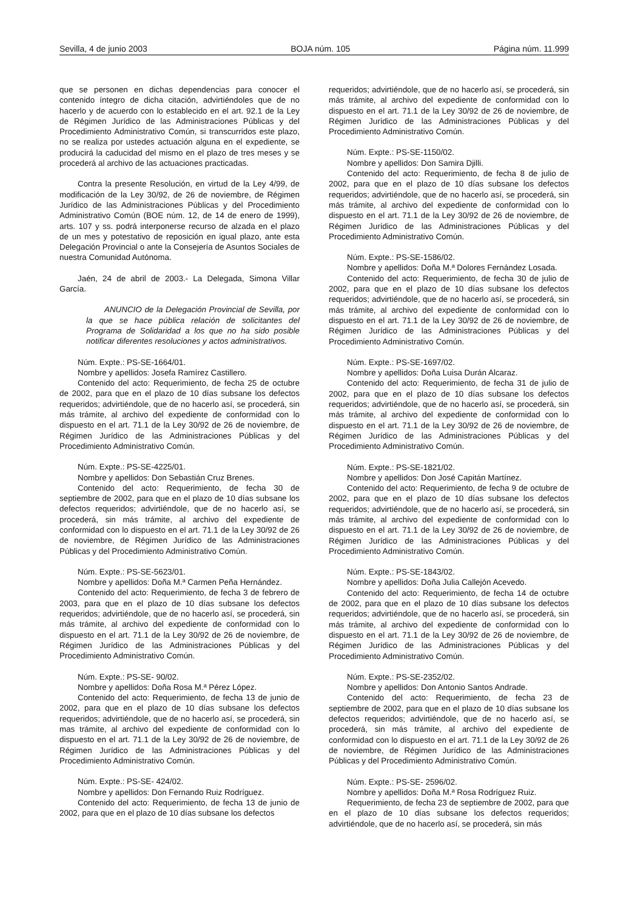Sevilla, 4 de junio 2003 BOJA núm. 105 Página núm. 11.999
que se personen en dichas dependencias para conocer el contenido íntegro de dicha citación, advirtiéndoles que de no hacerlo y de acuerdo con lo establecido en el art. 92.1 de la Ley de Régimen Jurídico de las Administraciones Públicas y del Procedimiento Administrativo Común, si transcurridos este plazo, no se realiza por ustedes actuación alguna en el expediente, se producirá la caducidad del mismo en el plazo de tres meses y se procederá al archivo de las actuaciones practicadas.
Contra la presente Resolución, en virtud de la Ley 4/99, de modificación de la Ley 30/92, de 26 de noviembre, de Régimen Jurídico de las Administraciones Públicas y del Procedimiento Administrativo Común (BOE núm. 12, de 14 de enero de 1999), arts. 107 y ss. podrá interponerse recurso de alzada en el plazo de un mes y potestativo de reposición en igual plazo, ante esta Delegación Provincial o ante la Consejería de Asuntos Sociales de nuestra Comunidad Autónoma.
Jaén, 24 de abril de 2003.- La Delegada, Simona Villar García.
ANUNCIO de la Delegación Provincial de Sevilla, por la que se hace pública relación de solicitantes del Programa de Solidaridad a los que no ha sido posible notificar diferentes resoluciones y actos administrativos.
Núm. Expte.: PS-SE-1664/01.
Nombre y apellidos: Josefa Ramírez Castillero.
Contenido del acto: Requerimiento, de fecha 25 de octubre de 2002, para que en el plazo de 10 días subsane los defectos requeridos; advirtiéndole, que de no hacerlo así, se procederá, sin más trámite, al archivo del expediente de conformidad con lo dispuesto en el art. 71.1 de la Ley 30/92 de 26 de noviembre, de Régimen Jurídico de las Administraciones Públicas y del Procedimiento Administrativo Común.
Núm. Expte.: PS-SE-4225/01.
Nombre y apellidos: Don Sebastián Cruz Brenes.
Contenido del acto: Requerimiento, de fecha 30 de septiembre de 2002, para que en el plazo de 10 días subsane los defectos requeridos; advirtiéndole, que de no hacerlo así, se procederá, sin más trámite, al archivo del expediente de conformidad con lo dispuesto en el art. 71.1 de la Ley 30/92 de 26 de noviembre, de Régimen Jurídico de las Administraciones Públicas y del Procedimiento Administrativo Común.
Núm. Expte.: PS-SE-5623/01.
Nombre y apellidos: Doña M.ª Carmen Peña Hernández.
Contenido del acto: Requerimiento, de fecha 3 de febrero de 2003, para que en el plazo de 10 días subsane los defectos requeridos; advirtiéndole, que de no hacerlo así, se procederá, sin más trámite, al archivo del expediente de conformidad con lo dispuesto en el art. 71.1 de la Ley 30/92 de 26 de noviembre, de Régimen Jurídico de las Administraciones Públicas y del Procedimiento Administrativo Común.
Núm. Expte.: PS-SE- 90/02.
Nombre y apellidos: Doña Rosa M.ª Pérez López.
Contenido del acto: Requerimiento, de fecha 13 de junio de 2002, para que en el plazo de 10 días subsane los defectos requeridos; advirtiéndole, que de no hacerlo así, se procederá, sin mas trámite, al archivo del expediente de conformidad con lo dispuesto en el art. 71.1 de la Ley 30/92 de 26 de noviembre, de Régimen Jurídico de las Administraciones Públicas y del Procedimiento Administrativo Común.
Núm. Expte.: PS-SE- 424/02.
Nombre y apellidos: Don Fernando Ruiz Rodríguez.
Contenido del acto: Requerimiento, de fecha 13 de junio de 2002, para que en el plazo de 10 días subsane los defectos
requeridos; advirtiéndole, que de no hacerlo así, se procederá, sin más trámite, al archivo del expediente de conformidad con lo dispuesto en el art. 71.1 de la Ley 30/92 de 26 de noviembre, de Régimen Jurídico de las Administraciones Públicas y del Procedimiento Administrativo Común.
Núm. Expte.: PS-SE-1150/02.
Nombre y apellidos: Don Samira Djilli.
Contenido del acto: Requerimiento, de fecha 8 de julio de 2002, para que en el plazo de 10 días subsane los defectos requeridos; advirtiéndole, que de no hacerlo así, se procederá, sin más trámite, al archivo del expediente de conformidad con lo dispuesto en el art. 71.1 de la Ley 30/92 de 26 de noviembre, de Régimen Jurídico de las Administraciones Públicas y del Procedimiento Administrativo Común.
Núm. Expte.: PS-SE-1586/02.
Nombre y apellidos: Doña M.ª Dolores Fernández Losada.
Contenido del acto: Requerimiento, de fecha 30 de julio de 2002, para que en el plazo de 10 días subsane los defectos requeridos; advirtiéndole, que de no hacerlo así, se procederá, sin más trámite, al archivo del expediente de conformidad con lo dispuesto en el art. 71.1 de la Ley 30/92 de 26 de noviembre, de Régimen Jurídico de las Administraciones Públicas y del Procedimiento Administrativo Común.
Núm. Expte.: PS-SE-1697/02.
Nombre y apellidos: Doña Luisa Durán Alcaraz.
Contenido del acto: Requerimiento, de fecha 31 de julio de 2002, para que en el plazo de 10 días subsane los defectos requeridos; advirtiéndole, que de no hacerlo así, se procederá, sin más trámite, al archivo del expediente de conformidad con lo dispuesto en el art. 71.1 de la Ley 30/92 de 26 de noviembre, de Régimen Jurídico de las Administraciones Públicas y del Procedimiento Administrativo Común.
Núm. Expte.: PS-SE-1821/02.
Nombre y apellidos: Don José Capitán Martínez.
Contenido del acto: Requerimiento, de fecha 9 de octubre de 2002, para que en el plazo de 10 días subsane los defectos requeridos; advirtiéndole, que de no hacerlo así, se procederá, sin más trámite, al archivo del expediente de conformidad con lo dispuesto en el art. 71.1 de la Ley 30/92 de 26 de noviembre, de Régimen Jurídico de las Administraciones Públicas y del Procedimiento Administrativo Común.
Núm. Expte.: PS-SE-1843/02.
Nombre y apellidos: Doña Julia Callejón Acevedo.
Contenido del acto: Requerimiento, de fecha 14 de octubre de 2002, para que en el plazo de 10 días subsane los defectos requeridos; advirtiéndole, que de no hacerlo así, se procederá, sin más trámite, al archivo del expediente de conformidad con lo dispuesto en el art. 71.1 de la Ley 30/92 de 26 de noviembre, de Régimen Jurídico de las Administraciones Públicas y del Procedimiento Administrativo Común.
Núm. Expte.: PS-SE-2352/02.
Nombre y apellidos: Don Antonio Santos Andrade.
Contenido del acto: Requerimiento, de fecha 23 de septiembre de 2002, para que en el plazo de 10 días subsane los defectos requeridos; advirtiéndole, que de no hacerlo así, se procederá, sin más trámite, al archivo del expediente de conformidad con lo dispuesto en el art. 71.1 de la Ley 30/92 de 26 de noviembre, de Régimen Jurídico de las Administraciones Públicas y del Procedimiento Administrativo Común.
Núm. Expte.: PS-SE- 2596/02.
Nombre y apellidos: Doña M.ª Rosa Rodríguez Ruiz.
Requerimiento, de fecha 23 de septiembre de 2002, para que en el plazo de 10 días subsane los defectos requeridos; advirtiéndole, que de no hacerlo así, se procederá, sin más